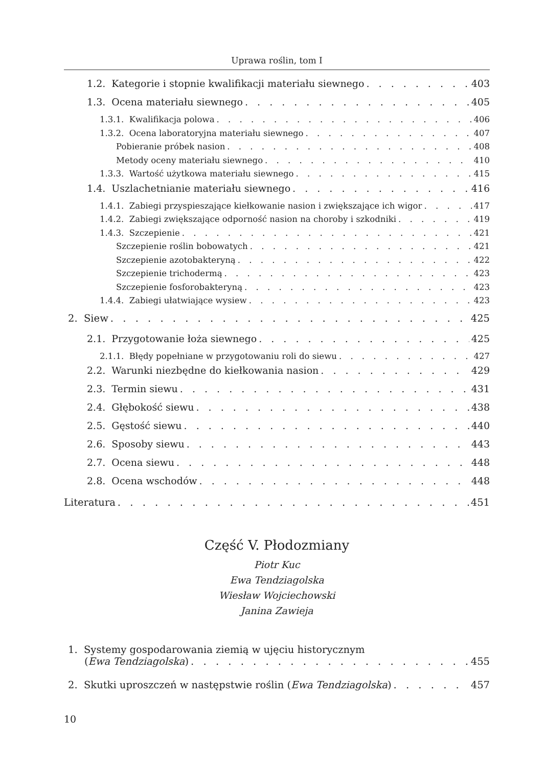Uprawa roślin, tom I
1.2. Kategorie i stopnie kwalifikacji materiału siewnego 403
1.3. Ocena materiału siewnego 405
1.3.1. Kwalifikacja polowa 406
1.3.2. Ocena laboratoryjna materiału siewnego 407
Pobieranie próbek nasion 408
Metody oceny materiału siewnego 410
1.3.3. Wartość użytkowa materiału siewnego 415
1.4. Uszlachetnianie materiału siewnego 416
1.4.1. Zabiegi przyspieszające kiełkowanie nasion i zwiększające ich wigor 417
1.4.2. Zabiegi zwiększające odporność nasion na choroby i szkodniki 419
1.4.3. Szczepienie 421
Szczepienie roślin bobowatych 421
Szczepienie azotobakteryną 422
Szczepienie trichodermą 423
Szczepienie fosforobakteryną 423
1.4.4. Zabiegi ułatwiające wysiew 423
2. Siew 425
2.1. Przygotowanie łoża siewnego 425
2.1.1. Błędy popełniane w przygotowaniu roli do siewu 427
2.2. Warunki niezbędne do kiełkowania nasion 429
2.3. Termin siewu 431
2.4. Głębokość siewu 438
2.5. Gęstość siewu 440
2.6. Sposoby siewu 443
2.7. Ocena siewu 448
2.8. Ocena wschodów 448
Literatura 451
Część V. Płodozmiany
Piotr Kuc
Ewa Tendziagolska
Wiesław Wojciechowski
Janina Zawieja
1. Systemy gospodarowania ziemią w ujęciu historycznym
(Ewa Tendziagolska) 455
2. Skutki uproszczeń w następstwie roślin (Ewa Tendziagolska) 457
10